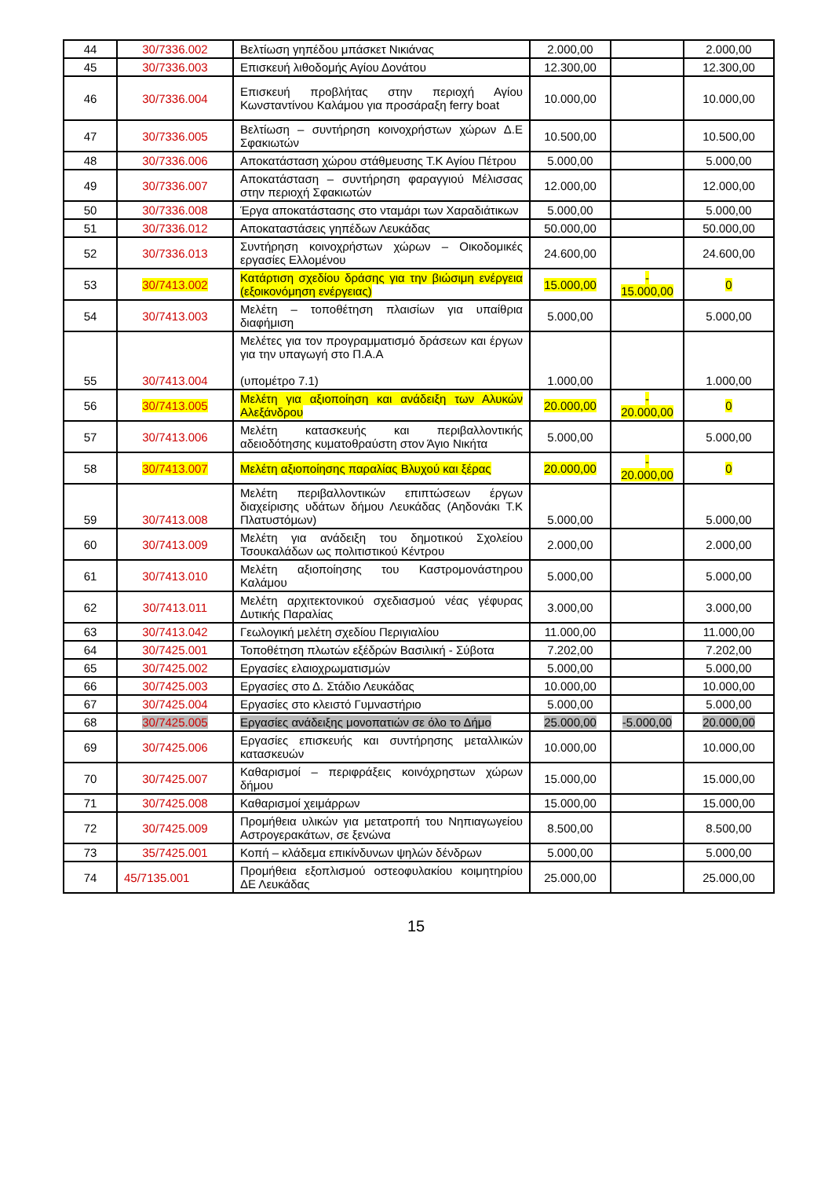| 44 | 30/7336.002 | Βελτίωση γηπέδου μπάσκετ Νικιάνας | 2.000,00 | | 2.000,00 |
| 45 | 30/7336.003 | Επισκευή λιθοδομής Αγίου Δονάτου | 12.300,00 | | 12.300,00 |
| 46 | 30/7336.004 | Επισκευή προβλήτας στην περιοχή Αγίου Κωνσταντίνου Καλάμου για προσάραξη ferry boat | 10.000,00 | | 10.000,00 |
| 47 | 30/7336.005 | Βελτίωση – συντήρηση κοινοχρήστων χώρων Δ.Ε Σφακιωτών | 10.500,00 | | 10.500,00 |
| 48 | 30/7336.006 | Αποκατάσταση χώρου στάθμευσης Τ.Κ Αγίου Πέτρου | 5.000,00 | | 5.000,00 |
| 49 | 30/7336.007 | Αποκατάσταση – συντήρηση φαραγγιού Μέλισσας στην περιοχή Σφακιωτών | 12.000,00 | | 12.000,00 |
| 50 | 30/7336.008 | Έργα αποκατάστασης στο νταμάρι των Χαραδιάτικων | 5.000,00 | | 5.000,00 |
| 51 | 30/7336.012 | Αποκαταστάσεις γηπέδων Λευκάδας | 50.000,00 | | 50.000,00 |
| 52 | 30/7336.013 | Συντήρηση κοινοχρήστων χώρων – Οικοδομικές εργασίες Ελλομένου | 24.600,00 | | 24.600,00 |
| 53 | 30/7413.002 | Κατάρτιση σχεδίου δράσης για την βιώσιμη ενέργεια (εξοικονόμηση ενέργειας) | 15.000,00 | - 15.000,00 | 0 |
| 54 | 30/7413.003 | Μελέτη – τοποθέτηση πλαισίων για υπαίθρια διαφήμιση | 5.000,00 | | 5.000,00 |
| 55 | 30/7413.004 | Μελέτες για τον προγραμματισμό δράσεων και έργων για την υπαγωγή στο Π.Α.Α (υπομέτρο 7.1) | 1.000,00 | | 1.000,00 |
| 56 | 30/7413.005 | Μελέτη για αξιοποίηση και ανάδειξη των Αλυκών Αλεξάνδρου | 20.000,00 | - 20.000,00 | 0 |
| 57 | 30/7413.006 | Μελέτη κατασκευής και περιβαλλοντικής αδειοδότησης κυματοθραύστη στον Άγιο Νικήτα | 5.000,00 | | 5.000,00 |
| 58 | 30/7413.007 | Μελέτη αξιοποίησης παραλίας Βλυχού και ξέρας | 20.000,00 | - 20.000,00 | 0 |
| 59 | 30/7413.008 | Μελέτη περιβαλλοντικών επιπτώσεων έργων διαχείρισης υδάτων δήμου Λευκάδας (Αηδονάκι Τ.Κ Πλατυστόμων) | 5.000,00 | | 5.000,00 |
| 60 | 30/7413.009 | Μελέτη για ανάδειξη του δημοτικού Σχολείου Τσουκαλάδων ως πολιτιστικού Κέντρου | 2.000,00 | | 2.000,00 |
| 61 | 30/7413.010 | Μελέτη αξιοποίησης του Καστρομονάστηρου Καλάμου | 5.000,00 | | 5.000,00 |
| 62 | 30/7413.011 | Μελέτη αρχιτεκτονικού σχεδιασμού νέας γέφυρας Δυτικής Παραλίας | 3.000,00 | | 3.000,00 |
| 63 | 30/7413.042 | Γεωλογική μελέτη σχεδίου Περιγιαλίου | 11.000,00 | | 11.000,00 |
| 64 | 30/7425.001 | Τοποθέτηση πλωτών εξέδρών Βασιλική - Σύβοτα | 7.202,00 | | 7.202,00 |
| 65 | 30/7425.002 | Εργασίες ελαιοχρωματισμών | 5.000,00 | | 5.000,00 |
| 66 | 30/7425.003 | Εργασίες στο Δ. Στάδιο Λευκάδας | 10.000,00 | | 10.000,00 |
| 67 | 30/7425.004 | Εργασίες στο κλειστό Γυμναστήριο | 5.000,00 | | 5.000,00 |
| 68 | 30/7425.005 | Εργασίες ανάδειξης μονοπατιών σε όλο το Δήμο | 25.000,00 | -5.000,00 | 20.000,00 |
| 69 | 30/7425.006 | Εργασίες επισκευής και συντήρησης μεταλλικών κατασκευών | 10.000,00 | | 10.000,00 |
| 70 | 30/7425.007 | Καθαρισμοί – περιφράξεις κοινόχρηστων χώρων δήμου | 15.000,00 | | 15.000,00 |
| 71 | 30/7425.008 | Καθαρισμοί χειμάρρων | 15.000,00 | | 15.000,00 |
| 72 | 30/7425.009 | Προμήθεια υλικών για μετατροπή του Νηπιαγωγείου Αστρογερακάτων, σε ξενώνα | 8.500,00 | | 8.500,00 |
| 73 | 35/7425.001 | Κοπή – κλάδεμα επικίνδυνων ψηλών δένδρων | 5.000,00 | | 5.000,00 |
| 74 | 45/7135.001 | Προμήθεια εξοπλισμού οστεοφυλακίου κοιμητηρίου ΔΕ Λευκάδας | 25.000,00 | | 25.000,00 |
15